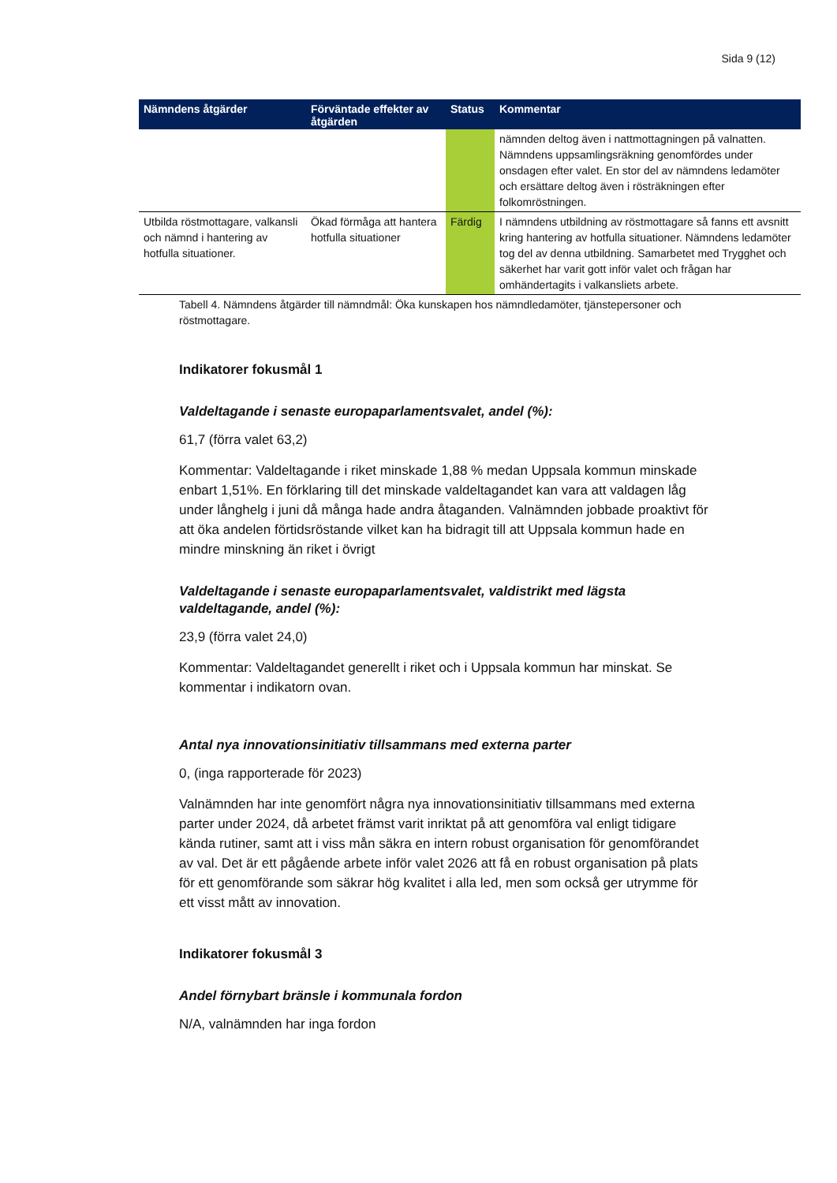Sida 9 (12)
| Nämndens åtgärder | Förväntade effekter av åtgärden | Status | Kommentar |
| --- | --- | --- | --- |
| | | | nämnden deltog även i nattmottagningen på valnatten. Nämndens uppsamlingsräkning genomfördes under onsdagen efter valet. En stor del av nämndens ledamöter och ersättare deltog även i rösträkningen efter folkomröstningen. |
| Utbilda röstmottagare, valkansli och nämnd i hantering av hotfulla situationer. | Ökad förmåga att hantera hotfulla situationer | Färdig | I nämndens utbildning av röstmottagare så fanns ett avsnitt kring hantering av hotfulla situationer. Nämndens ledamöter tog del av denna utbildning. Samarbetet med Trygghet och säkerhet har varit gott inför valet och frågan har omhändertagits i valkansliets arbete. |
Tabell 4. Nämndens åtgärder till nämndmål: Öka kunskapen hos nämndledamöter, tjänstepersoner och röstmottagare.
Indikatorer fokusmål 1
Valdeltagande i senaste europaparlamentsvalet, andel (%):
61,7 (förra valet 63,2)
Kommentar: Valdeltagande i riket minskade 1,88 % medan Uppsala kommun minskade enbart 1,51%. En förklaring till det minskade valdeltagandet kan vara att valdagen låg under långhelg i juni då många hade andra åtaganden. Valnämnden jobbade proaktivt för att öka andelen förtidsröstande vilket kan ha bidragit till att Uppsala kommun hade en mindre minskning än riket i övrigt
Valdeltagande i senaste europaparlamentsvalet, valdistrikt med lägsta valdeltagande, andel (%):
23,9 (förra valet 24,0)
Kommentar: Valdeltagandet generellt i riket och i Uppsala kommun har minskat. Se kommentar i indikatorn ovan.
Antal nya innovationsinitiativ tillsammans med externa parter
0, (inga rapporterade för 2023)
Valnämnden har inte genomfört några nya innovationsinitiativ tillsammans med externa parter under 2024, då arbetet främst varit inriktat på att genomföra val enligt tidigare kända rutiner, samt att i viss mån säkra en intern robust organisation för genomförandet av val. Det är ett pågående arbete inför valet 2026 att få en robust organisation på plats för ett genomförande som säkrar hög kvalitet i alla led, men som också ger utrymme för ett visst mått av innovation.
Indikatorer fokusmål 3
Andel förnybart bränsle i kommunala fordon
N/A, valnämnden har inga fordon